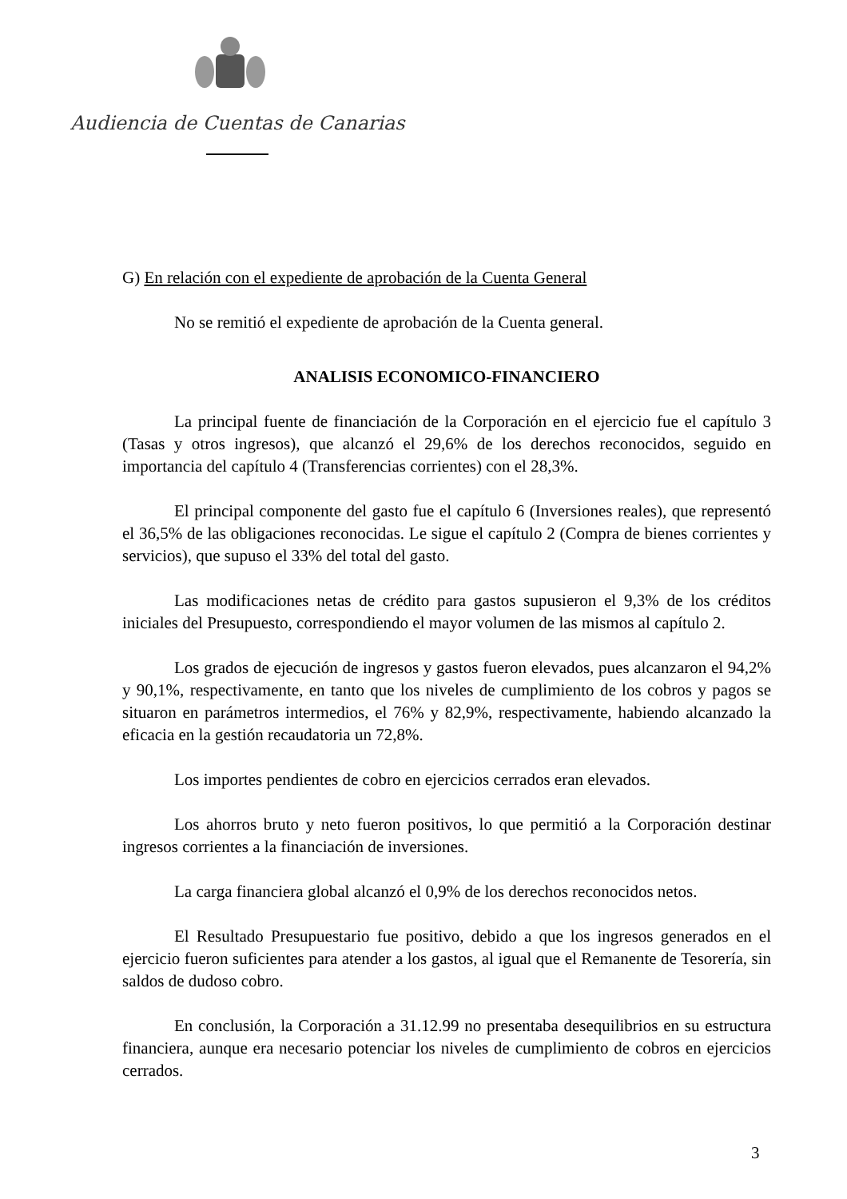Audiencia de Cuentas de Canarias
G) En relación con el expediente de aprobación de la Cuenta General
No se remitió el expediente de aprobación de la Cuenta general.
ANALISIS ECONOMICO-FINANCIERO
La principal fuente de financiación de la Corporación en el ejercicio fue el capítulo 3 (Tasas y otros ingresos), que alcanzó el 29,6% de los derechos reconocidos, seguido en importancia del capítulo 4 (Transferencias corrientes) con el 28,3%.
El principal componente del gasto fue el capítulo 6 (Inversiones reales), que representó el 36,5% de las obligaciones reconocidas. Le sigue el capítulo 2 (Compra de bienes corrientes y servicios), que supuso el 33% del total del gasto.
Las modificaciones netas de crédito para gastos supusieron el 9,3% de los créditos iniciales del Presupuesto, correspondiendo el mayor volumen de las mismos al capítulo 2.
Los grados de ejecución de ingresos y gastos fueron elevados, pues alcanzaron el 94,2% y 90,1%, respectivamente, en tanto que los niveles de cumplimiento de los cobros y pagos se situaron en parámetros intermedios, el 76% y 82,9%, respectivamente, habiendo alcanzado la eficacia en la gestión recaudatoria un 72,8%.
Los importes pendientes de cobro en ejercicios cerrados eran elevados.
Los ahorros bruto y neto fueron positivos, lo que permitió a la Corporación destinar ingresos corrientes a la financiación de inversiones.
La carga financiera global alcanzó el 0,9% de los derechos reconocidos netos.
El Resultado Presupuestario fue positivo, debido a que los ingresos generados en el ejercicio fueron suficientes para atender a los gastos, al igual que el Remanente de Tesorería, sin saldos de dudoso cobro.
En conclusión, la Corporación a 31.12.99 no presentaba desequilibrios en su estructura financiera, aunque era necesario potenciar los niveles de cumplimiento de cobros en ejercicios cerrados.
3